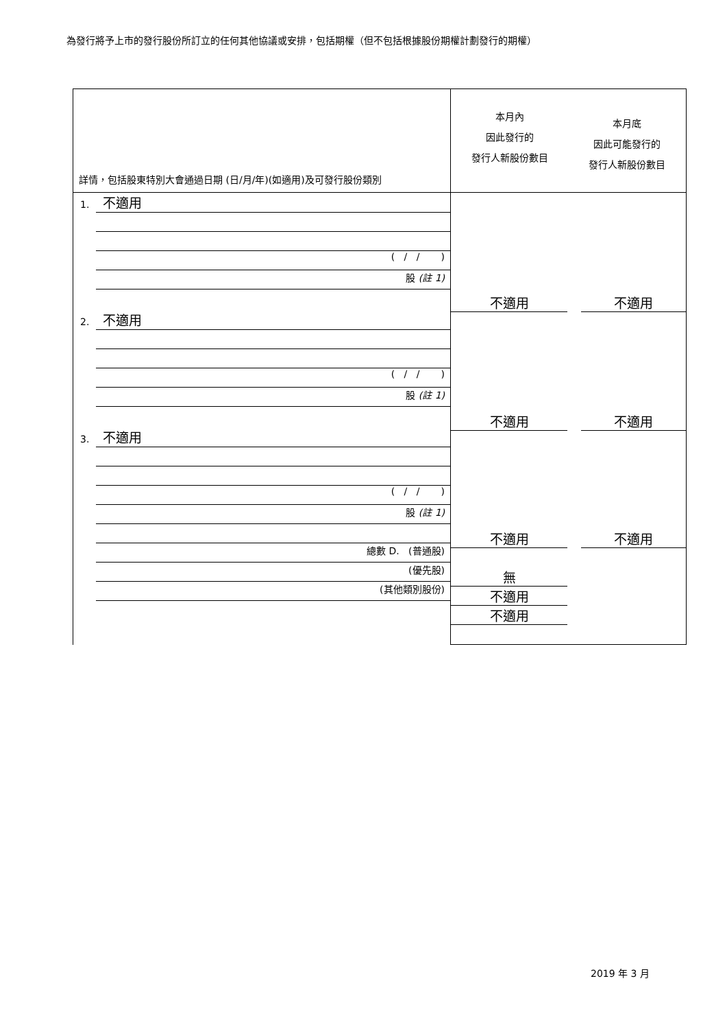為發行將予上市的發行股份所訂立的任何其他協議或安排，包括期權（但不包括根據股份期權計劃發行的期權）
| 詳情，包括股東特別大會通過日期 (日/月/年)(如適用)及可發行股份類別 | 本月內 因此發行的 發行人新股份數目 本月底 因此可能發行的 發行人新股份數目 |
| 1. 不適用 ( / / ) 股 (註 1) 2. 不適用 ( / / ) 股 (註 1) 3. 不適用 ( / / ) 股 (註 1) 總數 D. (普通股) (優先股) (其他類別股份) | 不適用 不適用 不適用 不適用 不適用 不適用 無 不適用 不適用 |
2019 年 3 月